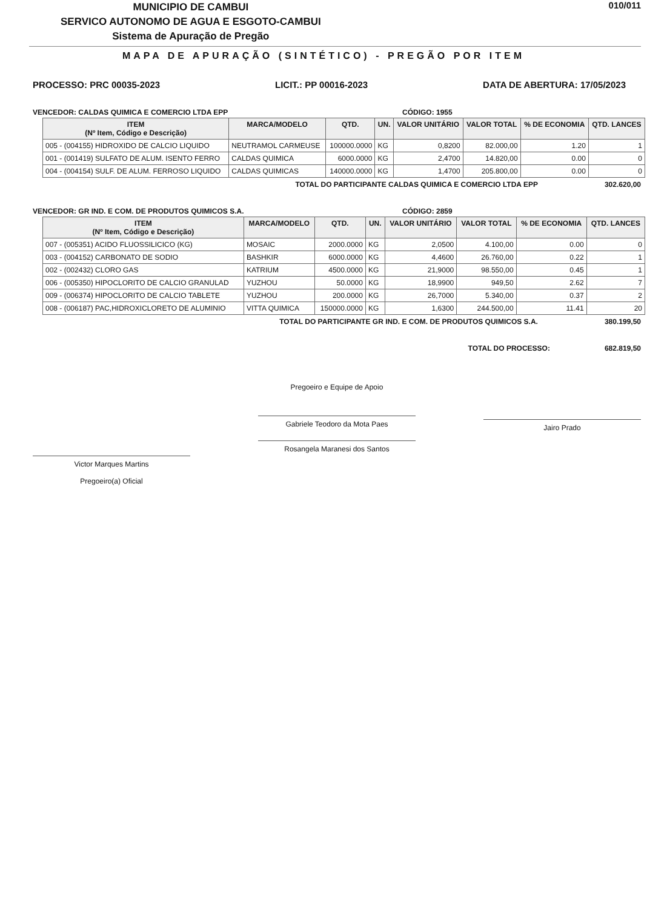MUNICIPIO DE CAMBUI
SERVICO AUTONOMO DE AGUA E ESGOTO-CAMBUI
Sistema de Apuração de Pregão
010/011
MAPA DE APURAÇÃO (SINTÉTICO) - PREGÃO POR ITEM
PROCESSO: PRC 00035-2023 LICIT.: PP 00016-2023 DATA DE ABERTURA: 17/05/2023
VENCEDOR: CALDAS QUIMICA E COMERCIO LTDA EPP CÓDIGO: 1955
| ITEM (Nº Item, Código e Descrição) | MARCA/MODELO | QTD. | UN. | VALOR UNITÁRIO | VALOR TOTAL | % DE ECONOMIA | QTD. LANCES |
| --- | --- | --- | --- | --- | --- | --- | --- |
| 005 - (004155) HIDROXIDO DE CALCIO LIQUIDO | NEUTRAMOL CARMEUSE | 100000.0000 | KG | 0,8200 | 82.000,00 | 1.20 | 1 |
| 001 - (001419) SULFATO DE ALUM. ISENTO FERRO | CALDAS QUIMICA | 6000.0000 | KG | 2,4700 | 14.820,00 | 0.00 | 0 |
| 004 - (004154) SULF. DE ALUM. FERROSO LIQUIDO | CALDAS QUIMICAS | 140000.0000 | KG | 1,4700 | 205.800,00 | 0.00 | 0 |
TOTAL DO PARTICIPANTE CALDAS QUIMICA E COMERCIO LTDA EPP 302.620,00
VENCEDOR: GR IND. E COM. DE PRODUTOS QUIMICOS S.A. CÓDIGO: 2859
| ITEM (Nº Item, Código e Descrição) | MARCA/MODELO | QTD. | UN. | VALOR UNITÁRIO | VALOR TOTAL | % DE ECONOMIA | QTD. LANCES |
| --- | --- | --- | --- | --- | --- | --- | --- |
| 007 - (005351) ACIDO FLUOSSILICICO (KG) | MOSAIC | 2000.0000 | KG | 2,0500 | 4.100,00 | 0.00 | 0 |
| 003 - (004152) CARBONATO DE SODIO | BASHKIR | 6000.0000 | KG | 4,4600 | 26.760,00 | 0.22 | 1 |
| 002 - (002432) CLORO GAS | KATRIUM | 4500.0000 | KG | 21,9000 | 98.550,00 | 0.45 | 1 |
| 006 - (005350) HIPOCLORITO DE CALCIO GRANULAD | YUZHOU | 50.0000 | KG | 18,9900 | 949,50 | 2.62 | 7 |
| 009 - (006374) HIPOCLORITO DE CALCIO TABLETE | YUZHOU | 200.0000 | KG | 26,7000 | 5.340,00 | 0.37 | 2 |
| 008 - (006187) PAC,HIDROXICLORETO DE ALUMINIO | VITTA QUIMICA | 150000.0000 | KG | 1,6300 | 244.500,00 | 11.41 | 20 |
TOTAL DO PARTICIPANTE GR IND. E COM. DE PRODUTOS QUIMICOS S.A. 380.199,50
TOTAL DO PROCESSO: 682.819,50
Victor Marques Martins
Pregoeiro(a) Oficial
Pregoeiro e Equipe de Apoio
Gabriele Teodoro da Mota Paes
Rosangela Maranesi dos Santos
Jairo Prado